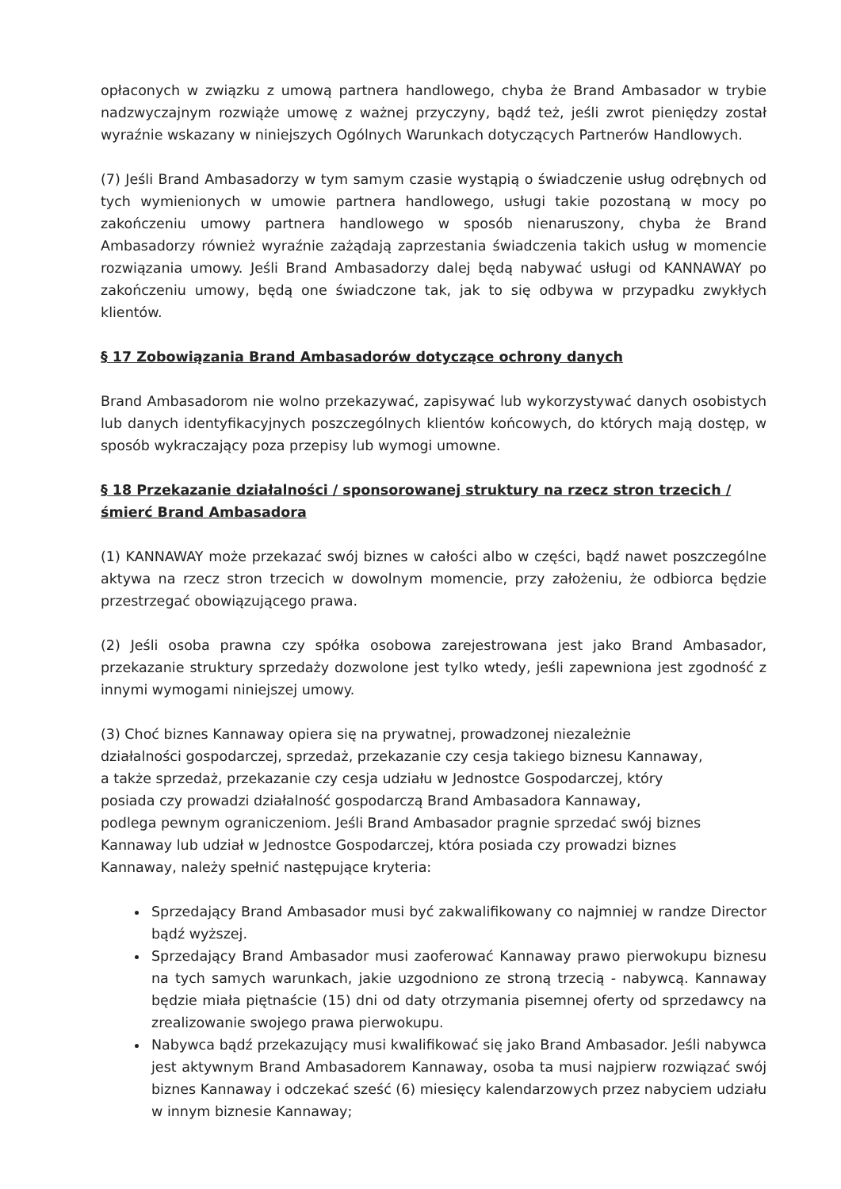opłaconych w związku z umową partnera handlowego, chyba że Brand Ambasador w trybie nadzwyczajnym rozwiąże umowę z ważnej przyczyny, bądź też, jeśli zwrot pieniędzy został wyraźnie wskazany w niniejszych Ogólnych Warunkach dotyczących Partnerów Handlowych.
(7) Jeśli Brand Ambasadorzy w tym samym czasie wystąpią o świadczenie usług odrębnych od tych wymienionych w umowie partnera handlowego, usługi takie pozostaną w mocy po zakończeniu umowy partnera handlowego w sposób nienaruszony, chyba że Brand Ambasadorzy również wyraźnie zażądają zaprzestania świadczenia takich usług w momencie rozwiązania umowy. Jeśli Brand Ambasadorzy dalej będą nabywać usługi od KANNAWAY po zakończeniu umowy, będą one świadczone tak, jak to się odbywa w przypadku zwykłych klientów.
§ 17 Zobowiązania Brand Ambasadorów dotyczące ochrony danych
Brand Ambasadorom nie wolno przekazywać, zapisywać lub wykorzystywać danych osobistych lub danych identyfikacyjnych poszczególnych klientów końcowych, do których mają dostęp, w sposób wykraczający poza przepisy lub wymogi umowne.
§ 18 Przekazanie działalności / sponsorowanej struktury na rzecz stron trzecich / śmierć Brand Ambasadora
(1) KANNAWAY może przekazać swój biznes w całości albo w części, bądź nawet poszczególne aktywa na rzecz stron trzecich w dowolnym momencie, przy założeniu, że odbiorca będzie przestrzegać obowiązującego prawa.
(2) Jeśli osoba prawna czy spółka osobowa zarejestrowana jest jako Brand Ambasador, przekazanie struktury sprzedaży dozwolone jest tylko wtedy, jeśli zapewniona jest zgodność z innymi wymogami niniejszej umowy.
(3) Choć biznes Kannaway opiera się na prywatnej, prowadzonej niezależnie
działalności gospodarczej, sprzedaż, przekazanie czy cesja takiego biznesu Kannaway,
a także sprzedaż, przekazanie czy cesja udziału w Jednostce Gospodarczej, który
posiada czy prowadzi działalność gospodarczą Brand Ambasadora Kannaway,
podlega pewnym ograniczeniom. Jeśli Brand Ambasador pragnie sprzedać swój biznes
Kannaway lub udział w Jednostce Gospodarczej, która posiada czy prowadzi biznes
Kannaway, należy spełnić następujące kryteria:
Sprzedający Brand Ambasador musi być zakwalifikowany co najmniej w randze Director bądź wyższej.
Sprzedający Brand Ambasador musi zaoferować Kannaway prawo pierwokupu biznesu na tych samych warunkach, jakie uzgodniono ze stroną trzecią - nabywcą. Kannaway będzie miała piętnaście (15) dni od daty otrzymania pisemnej oferty od sprzedawcy na zrealizowanie swojego prawa pierwokupu.
Nabywca bądź przekazujący musi kwalifikować się jako Brand Ambasador. Jeśli nabywca jest aktywnym Brand Ambasadorem Kannaway, osoba ta musi najpierw rozwiązać swój biznes Kannaway i odczekać sześć (6) miesięcy kalendarzowych przez nabyciem udziału w innym biznesie Kannaway;